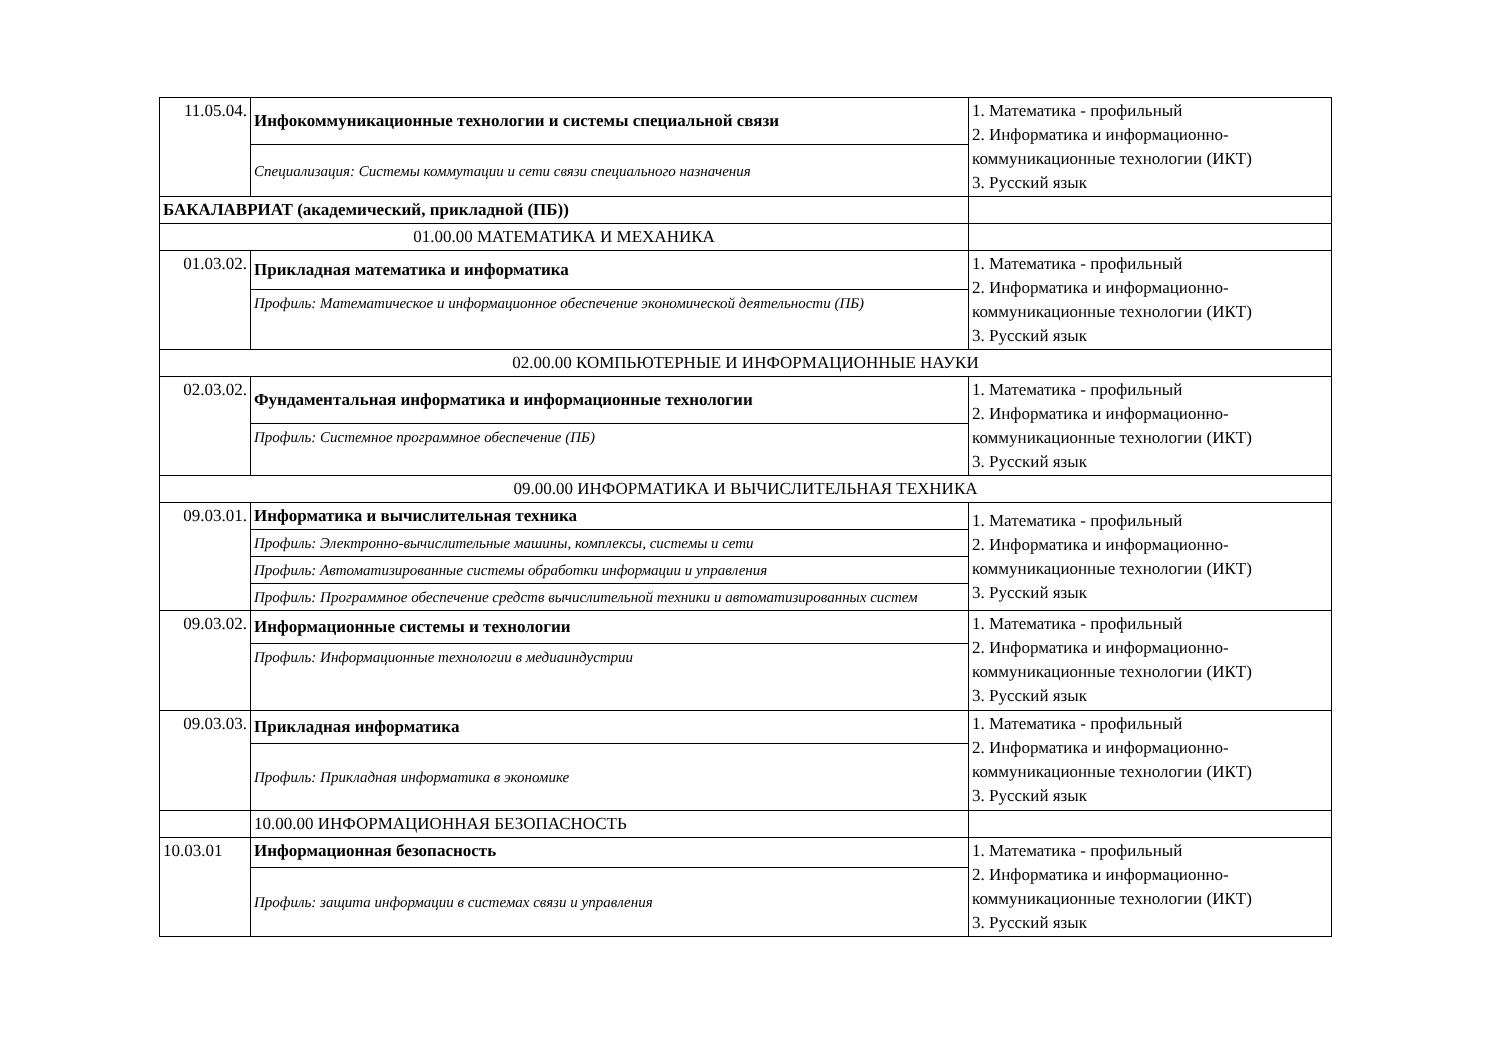| 11.05.04. | Инфокоммуникационные технологии и системы специальной связи | 1. Математика - профильный 2. Информатика и информационно-коммуникационные технологии (ИКТ) 3. Русский язык |
| | Специализация: Системы коммутации и сети связи специального назначения | |
| БАКАЛАВРИАТ (академический, прикладной (ПБ)) | | |
| 01.00.00 МАТЕМАТИКА И МЕХАНИКА | | |
| 01.03.02. | Прикладная математика и информатика | 1. Математика - профильный 2. Информатика и информационно-коммуникационные технологии (ИКТ) 3. Русский язык |
| | Профиль: Математическое и информационное обеспечение экономической деятельности (ПБ) | |
| 02.00.00 КОМПЬЮТЕРНЫЕ И ИНФОРМАЦИОННЫЕ НАУКИ | | |
| 02.03.02. | Фундаментальная информатика и информационные технологии | 1. Математика - профильный 2. Информатика и информационно-коммуникационные технологии (ИКТ) 3. Русский язык |
| | Профиль: Системное программное обеспечение (ПБ) | |
| 09.00.00 ИНФОРМАТИКА И ВЫЧИСЛИТЕЛЬНАЯ ТЕХНИКА | | |
| 09.03.01. | Информатика и вычислительная техника | 1. Математика - профильный 2. Информатика и информационно-коммуникационные технологии (ИКТ) 3. Русский язык |
| | Профиль: Электронно-вычислительные машины, комплексы, системы и сети | |
| | Профиль: Автоматизированные системы обработки информации и управления | |
| | Профиль: Программное обеспечение средств вычислительной техники и автоматизированных систем | |
| 09.03.02. | Информационные системы и технологии | 1. Математика - профильный 2. Информатика и информационно-коммуникационные технологии (ИКТ) 3. Русский язык |
| | Профиль: Информационные технологии в медиаиндустрии | |
| 09.03.03. | Прикладная информатика | 1. Математика - профильный 2. Информатика и информационно-коммуникационные технологии (ИКТ) 3. Русский язык |
| | Профиль: Прикладная информатика в экономике | |
| | 10.00.00 ИНФОРМАЦИОННАЯ БЕЗОПАСНОСТЬ | |
| 10.03.01 | Информационная безопасность | 1. Математика - профильный 2. Информатика и информационно-коммуникационные технологии (ИКТ) 3. Русский язык |
| | Профиль: защита информации в системах связи и управления | |